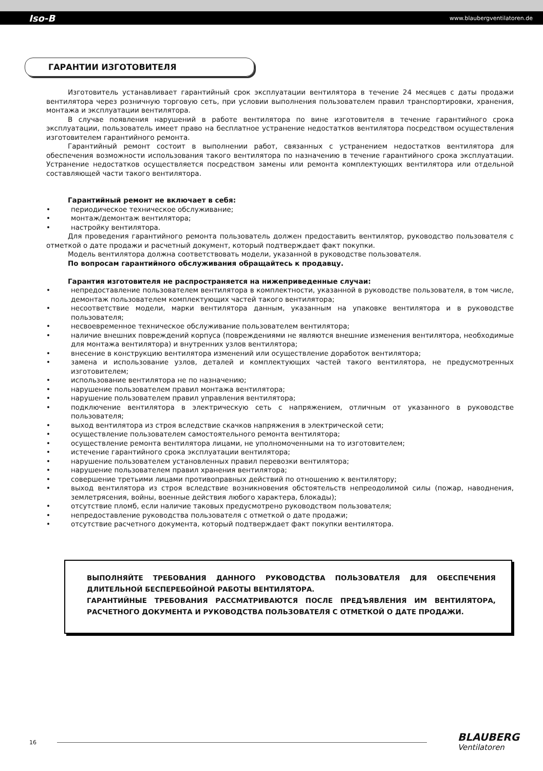Iso-B www.blaubergventilatoren.de
ГАРАНТИИ ИЗГОТОВИТЕЛЯ
Изготовитель устанавливает гарантийный срок эксплуатации вентилятора в течение 24 месяцев с даты продажи вентилятора через розничную торговую сеть, при условии выполнения пользователем правил транспортировки, хранения, монтажа и эксплуатации вентилятора.
В случае появления нарушений в работе вентилятора по вине изготовителя в течение гарантийного срока эксплуатации, пользователь имеет право на бесплатное устранение недостатков вентилятора посредством осуществления изготовителем гарантийного ремонта.
Гарантийный ремонт состоит в выполнении работ, связанных с устранением недостатков вентилятора для обеспечения возможности использования такого вентилятора по назначению в течение гарантийного срока эксплуатации. Устранение недостатков осуществляется посредством замены или ремонта комплектующих вентилятора или отдельной составляющей части такого вентилятора.
Гарантийный ремонт не включает в себя:
периодическое техническое обслуживание;
монтаж/демонтаж вентилятора;
настройку вентилятора.
Для проведения гарантийного ремонта пользователь должен предоставить вентилятор, руководство пользователя с отметкой о дате продажи и расчетный документ, который подтверждает факт покупки.
Модель вентилятора должна соответствовать модели, указанной в руководстве пользователя.
По вопросам гарантийного обслуживания обращайтесь к продавцу.
Гарантия изготовителя не распространяется на нижеприведенные случаи:
непредоставление пользователем вентилятора в комплектности, указанной в руководстве пользователя, в том числе, демонтаж пользователем комплектующих частей такого вентилятора;
несоответствие модели, марки вентилятора данным, указанным на упаковке вентилятора и в руководстве пользователя;
несвоевременное техническое обслуживание пользователем вентилятора;
наличие внешних повреждений корпуса (повреждениями не являются внешние изменения вентилятора, необходимые для монтажа вентилятора) и внутренних узлов вентилятора;
внесение в конструкцию вентилятора изменений или осуществление доработок вентилятора;
замена и использование узлов, деталей и комплектующих частей такого вентилятора, не предусмотренных изготовителем;
использование вентилятора не по назначению;
нарушение пользователем правил монтажа вентилятора;
нарушение пользователем правил управления вентилятора;
подключение вентилятора в электрическую сеть с напряжением, отличным от указанного в руководстве пользователя;
выход вентилятора из строя вследствие скачков напряжения в электрической сети;
осуществление пользователем самостоятельного ремонта вентилятора;
осуществление ремонта вентилятора лицами, не уполномоченными на то изготовителем;
истечение гарантийного срока эксплуатации вентилятора;
нарушение пользователем установленных правил перевозки вентилятора;
нарушение пользователем правил хранения вентилятора;
совершение третьими лицами противоправных действий по отношению к вентилятору;
выход вентилятора из строя вследствие возникновения обстоятельств непреодолимой силы (пожар, наводнения, землетрясения, войны, военные действия любого характера, блокады);
отсутствие пломб, если наличие таковых предусмотрено руководством пользователя;
непредоставление руководства пользователя с отметкой о дате продажи;
отсутствие расчетного документа, который подтверждает факт покупки вентилятора.
ВЫПОЛНЯЙТЕ ТРЕБОВАНИЯ ДАННОГО РУКОВОДСТВА ПОЛЬЗОВАТЕЛЯ ДЛЯ ОБЕСПЕЧЕНИЯ ДЛИТЕЛЬНОЙ БЕСПЕРЕБОЙНОЙ РАБОТЫ ВЕНТИЛЯТОРА.
ГАРАНТИЙНЫЕ ТРЕБОВАНИЯ РАССМАТРИВАЮТСЯ ПОСЛЕ ПРЕДЪЯВЛЕНИЯ ИМ ВЕНТИЛЯТОРА, РАСЧЕТНОГО ДОКУМЕНТА И РУКОВОДСТВА ПОЛЬЗОВАТЕЛЯ С ОТМЕТКОЙ О ДАТЕ ПРОДАЖИ.
16 BLAUBERG
Ventilatoren